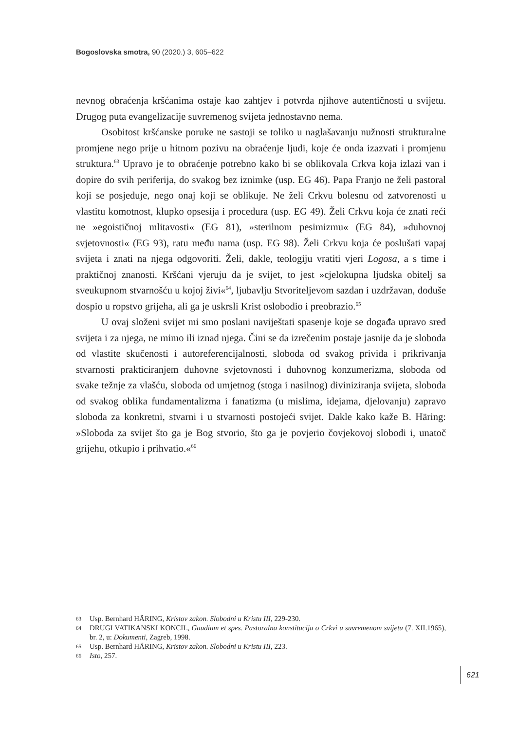Bogoslovska smotra, 90 (2020.) 3, 605–622
nevnog obraćenja kršćanima ostaje kao zahtjev i potvrda njihove autentičnosti u svijetu. Drugog puta evangelizacije suvremenog svijeta jednostavno nema.
Osobitost kršćanske poruke ne sastoji se toliko u naglašavanju nužnosti strukturalne promjene nego prije u hitnom pozivu na obraćenje ljudi, koje će onda izazvati i promjenu struktura.<sup>63</sup> Upravo je to obraćenje potrebno kako bi se oblikovala Crkva koja izlazi van i dopire do svih periferija, do svakog bez iznimke (usp. EG 46). Papa Franjo ne želi pastoral koji se posjeduje, nego onaj koji se oblikuje. Ne želi Crkvu bolesnu od zatvorenosti u vlastitu komotnost, klupko opsesija i procedura (usp. EG 49). Želi Crkvu koja će znati reći ne »egoističnoj mlitavosti« (EG 81), »sterilnom pesimizmu« (EG 84), »duhovnoj svjetovnosti« (EG 93), ratu među nama (usp. EG 98). Želi Crkvu koja će poslušati vapaj svijeta i znati na njega odgovoriti. Želi, dakle, teologiju vratiti vjeri Logosa, a s time i praktičnoj znanosti. Kršćani vjeruju da je svijet, to jest »cjelokupna ljudska obitelj sa sveukupnom stvarnošću u kojoj živi«<sup>64</sup>, ljubavlju Stvoriteljevom sazdan i uzdržavan, doduše dospio u ropstvo grijeha, ali ga je uskrsli Krist oslobodio i preobrazio.<sup>65</sup>
U ovaj složeni svijet mi smo poslani naviještati spasenje koje se događa upravo sred svijeta i za njega, ne mimo ili iznad njega. Čini se da izrečenim postaje jasnije da je sloboda od vlastite skučenosti i autoreferencijalnosti, sloboda od svakog privida i prikrivanja stvarnosti prakticiranjem duhovne svjetovnosti i duhovnog konzumerizma, sloboda od svake težnje za vlašću, sloboda od umjetnog (stoga i nasilnog) diviniziranja svijeta, sloboda od svakog oblika fundamentalizma i fanatizma (u mislima, idejama, djelovanju) zapravo sloboda za konkretni, stvarni i u stvarnosti postojeći svijet. Dakle kako kaže B. Häring: »Sloboda za svijet što ga je Bog stvorio, što ga je povjerio čovjekovoj slobodi i, unatoč grijehu, otkupio i prihvatio.«<sup>66</sup>
63 Usp. Bernhard HÄRING, Kristov zakon. Slobodni u Kristu III, 229-230.
64 DRUGI VATIKANSKI KONCIL, Gaudium et spes. Pastoralna konstitucija o Crkvi u suvremenom svijetu (7. XII.1965), br. 2, u: Dokumenti, Zagreb, 1998.
65 Usp. Bernhard HÄRING, Kristov zakon. Slobodni u Kristu III, 223.
66 Isto, 257.
621